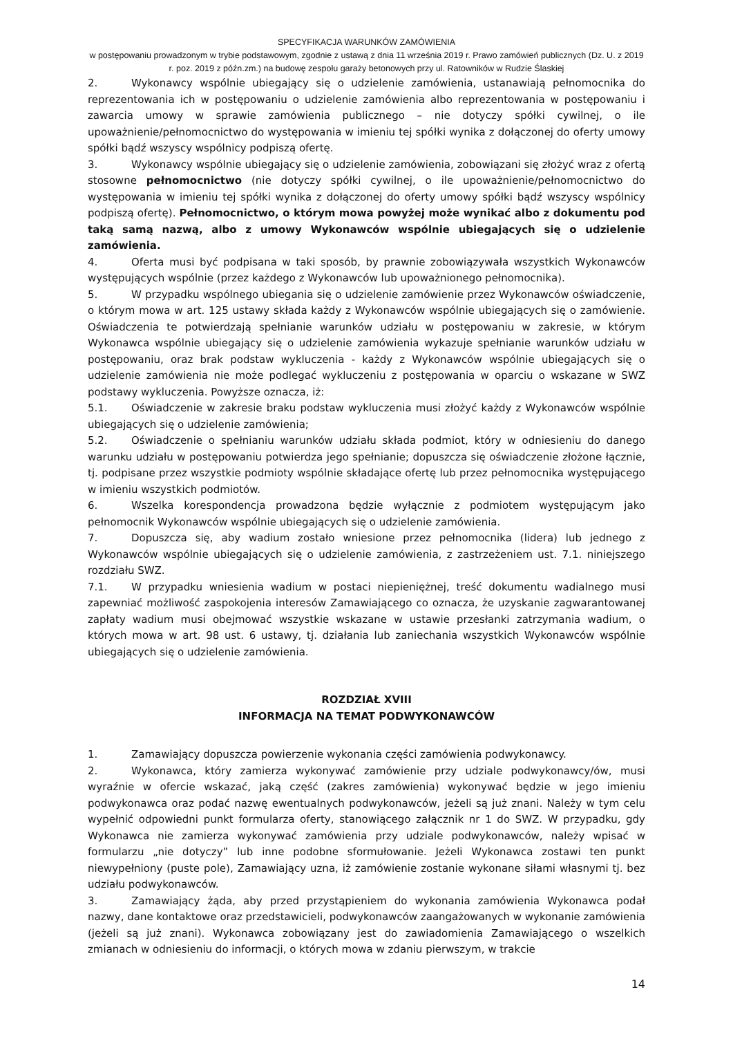SPECYFIKACJA WARUNKÓW ZAMÓWIENIA
w postępowaniu prowadzonym w trybie podstawowym, zgodnie z ustawą z dnia 11 września 2019 r. Prawo zamówień publicznych (Dz. U. z 2019 r. poz. 2019 z późn.zm.) na budowę zespołu garaży betonowych przy ul. Ratowników w Rudzie Ślaskiej
2. Wykonawcy wspólnie ubiegający się o udzielenie zamówienia, ustanawiają pełnomocnika do reprezentowania ich w postępowaniu o udzielenie zamówienia albo reprezentowania w postępowaniu i zawarcia umowy w sprawie zamówienia publicznego – nie dotyczy spółki cywilnej, o ile upoważnienie/pełnomocnictwo do występowania w imieniu tej spółki wynika z dołączonej do oferty umowy spółki bądź wszyscy wspólnicy podpiszą ofertę.
3. Wykonawcy wspólnie ubiegający się o udzielenie zamówienia, zobowiązani się złożyć wraz z ofertą stosowne pełnomocnictwo (nie dotyczy spółki cywilnej, o ile upoważnienie/pełnomocnictwo do występowania w imieniu tej spółki wynika z dołączonej do oferty umowy spółki bądź wszyscy wspólnicy podpiszą ofertę). Pełnomocnictwo, o którym mowa powyżej może wynikać albo z dokumentu pod taką samą nazwą, albo z umowy Wykonawców wspólnie ubiegających się o udzielenie zamówienia.
4. Oferta musi być podpisana w taki sposób, by prawnie zobowiązywała wszystkich Wykonawców występujących wspólnie (przez każdego z Wykonawców lub upoważnionego pełnomocnika).
5. W przypadku wspólnego ubiegania się o udzielenie zamówienie przez Wykonawców oświadczenie, o którym mowa w art. 125 ustawy składa każdy z Wykonawców wspólnie ubiegających się o zamówienie. Oświadczenia te potwierdzają spełnianie warunków udziału w postępowaniu w zakresie, w którym Wykonawca wspólnie ubiegający się o udzielenie zamówienia wykazuje spełnianie warunków udziału w postępowaniu, oraz brak podstaw wykluczenia - każdy z Wykonawców wspólnie ubiegających się o udzielenie zamówienia nie może podlegać wykluczeniu z postępowania w oparciu o wskazane w SWZ podstawy wykluczenia. Powyższe oznacza, iż:
5.1. Oświadczenie w zakresie braku podstaw wykluczenia musi złożyć każdy z Wykonawców wspólnie ubiegających się o udzielenie zamówienia;
5.2. Oświadczenie o spełnianiu warunków udziału składa podmiot, który w odniesieniu do danego warunku udziału w postępowaniu potwierdza jego spełnianie; dopuszcza się oświadczenie złożone łącznie, tj. podpisane przez wszystkie podmioty wspólnie składające ofertę lub przez pełnomocnika występującego w imieniu wszystkich podmiotów.
6. Wszelka korespondencja prowadzona będzie wyłącznie z podmiotem występującym jako pełnomocnik Wykonawców wspólnie ubiegających się o udzielenie zamówienia.
7. Dopuszcza się, aby wadium zostało wniesione przez pełnomocnika (lidera) lub jednego z Wykonawców wspólnie ubiegających się o udzielenie zamówienia, z zastrzeżeniem ust. 7.1. niniejszego rozdziału SWZ.
7.1. W przypadku wniesienia wadium w postaci niepieniężnej, treść dokumentu wadialnego musi zapewniać możliwość zaspokojenia interesów Zamawiającego co oznacza, że uzyskanie zagwarantowanej zapłaty wadium musi obejmować wszystkie wskazane w ustawie przesłanki zatrzymania wadium, o których mowa w art. 98 ust. 6 ustawy, tj. działania lub zaniechania wszystkich Wykonawców wspólnie ubiegających się o udzielenie zamówienia.
ROZDZIAŁ XVIII
INFORMACJA NA TEMAT PODWYKONAWCÓW
1. Zamawiający dopuszcza powierzenie wykonania części zamówienia podwykonawcy.
2. Wykonawca, który zamierza wykonywać zamówienie przy udziale podwykonawcy/ów, musi wyraźnie w ofercie wskazać, jaką część (zakres zamówienia) wykonywać będzie w jego imieniu podwykonawca oraz podać nazwę ewentualnych podwykonawców, jeżeli są już znani. Należy w tym celu wypełnić odpowiedni punkt formularza oferty, stanowiącego załącznik nr 1 do SWZ. W przypadku, gdy Wykonawca nie zamierza wykonywać zamówienia przy udziale podwykonawców, należy wpisać w formularzu „nie dotyczy” lub inne podobne sformułowanie. Jeżeli Wykonawca zostawi ten punkt niewypełniony (puste pole), Zamawiający uzna, iż zamówienie zostanie wykonane siłami własnymi tj. bez udziału podwykonawców.
3. Zamawiający żąda, aby przed przystąpieniem do wykonania zamówienia Wykonawca podał nazwy, dane kontaktowe oraz przedstawicieli, podwykonawców zaangażowanych w wykonanie zamówienia (jeżeli są już znani). Wykonawca zobowiązany jest do zawiadomienia Zamawiającego o wszelkich zmianach w odniesieniu do informacji, o których mowa w zdaniu pierwszym, w trakcie
14